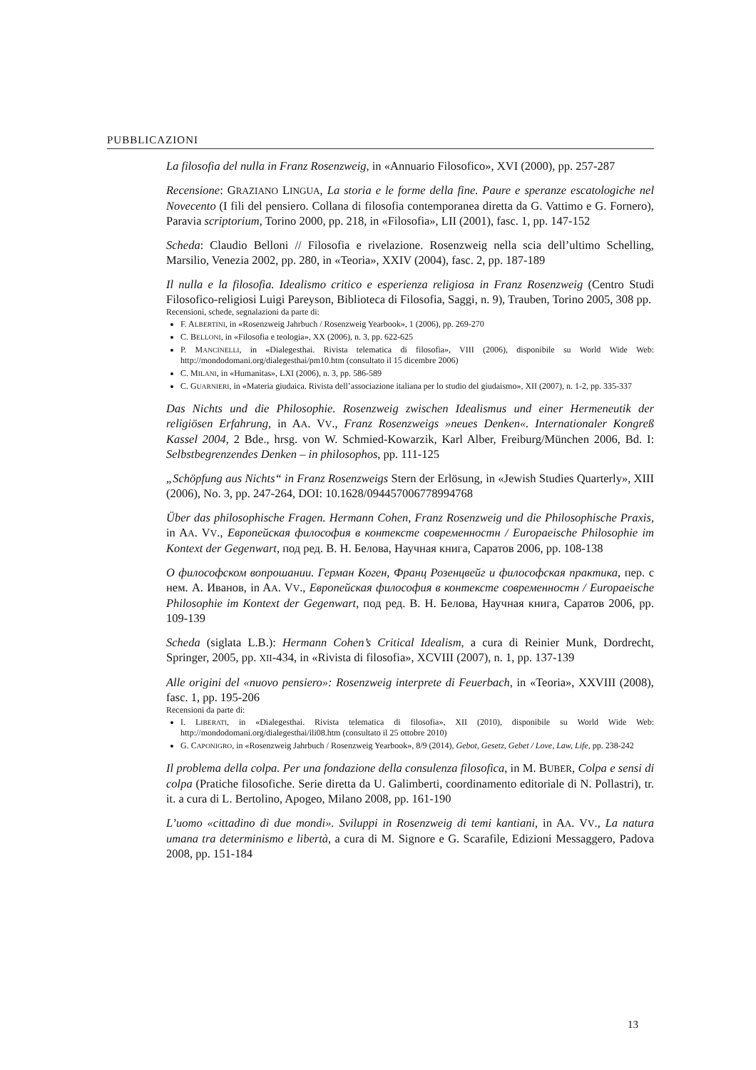PUBBLICAZIONI
La filosofia del nulla in Franz Rosenzweig, in «Annuario Filosofico», XVI (2000), pp. 257-287
Recensione: GRAZIANO LINGUA, La storia e le forme della fine. Paure e speranze escatologiche nel Novecento (I fili del pensiero. Collana di filosofia contemporanea diretta da G. Vattimo e G. Fornero), Paravia scriptorium, Torino 2000, pp. 218, in «Filosofia», LII (2001), fasc. 1, pp. 147-152
Scheda: Claudio Belloni // Filosofia e rivelazione. Rosenzweig nella scia dell’ultimo Schelling, Marsilio, Venezia 2002, pp. 280, in «Teoria», XXIV (2004), fasc. 2, pp. 187-189
Il nulla e la filosofia. Idealismo critico e esperienza religiosa in Franz Rosenzweig (Centro Studi Filosofico-religiosi Luigi Pareyson, Biblioteca di Filosofia, Saggi, n. 9), Trauben, Torino 2005, 308 pp.
Recensioni, schede, segnalazioni da parte di:
F. ALBERTINI, in «Rosenzweig Jahrbuch / Rosenzweig Yearbook», 1 (2006), pp. 269-270
C. BELLONI, in «Filosofia e teologia», XX (2006), n. 3, pp. 622-625
P. MANCINELLI, in «Dialegesthai. Rivista telematica di filosofia», VIII (2006), disponibile su World Wide Web: http://mondodomani.org/dialegesthai/pm10.htm (consultato il 15 dicembre 2006)
C. MILANI, in «Humanitas», LXI (2006), n. 3, pp. 586-589
C. GUARNIERI, in «Materia giudaica. Rivista dell’associazione italiana per lo studio del giudaismo», XII (2007), n. 1-2, pp. 335-337
Das Nichts und die Philosophie. Rosenzweig zwischen Idealismus und einer Hermeneutik der religiösen Erfahrung, in AA. VV., Franz Rosenzweigs »neues Denken«. Internationaler Kongreß Kassel 2004, 2 Bde., hrsg. von W. Schmied-Kowarzik, Karl Alber, Freiburg/München 2006, Bd. I: Selbstbegrenzendes Denken – in philosophos, pp. 111-125
„Schöpfung aus Nichts“ in Franz Rosenzweigs Stern der Erlösung, in «Jewish Studies Quarterly», XIII (2006), No. 3, pp. 247-264, DOI: 10.1628/094457006778994768
Über das philosophische Fragen. Hermann Cohen, Franz Rosenzweig und die Philosophische Praxis, in AA. VV., Европейская философия в контексте современностн / Europaeische Philosophie im Kontext der Gegenwart, под ред. В. Н. Белова, Научная книга, Саратов 2006, pp. 108-138
О философском вопрошании. Герман Коген, Франц Розенцвейг и философская практика, пер. с нем. А. Иванов, in AA. VV., Европейская философия в контексте современностн / Europaeische Philosophie im Kontext der Gegenwart, под ред. В. Н. Белова, Научная книга, Саратов 2006, pp. 109-139
Scheda (siglata L.B.): Hermann Cohen’s Critical Idealism, a cura di Reinier Munk, Dordrecht, Springer, 2005, pp. XII-434, in «Rivista di filosofia», XCVIII (2007), n. 1, pp. 137-139
Alle origini del «nuovo pensiero»: Rosenzweig interprete di Feuerbach, in «Teoria», XXVIII (2008), fasc. 1, pp. 195-206
Recensioni da parte di:
I. LIBERATI, in «Dialegesthai. Rivista telematica di filosofia», XII (2010), disponibile su World Wide Web: http://mondodomani.org/dialegesthai/ili08.htm (consultato il 25 ottobre 2010)
G. CAPONIGRO, in «Rosenzweig Jahrbuch / Rosenzweig Yearbook», 8/9 (2014), Gebot, Gesetz, Gebet / Love, Law, Life, pp. 238-242
Il problema della colpa. Per una fondazione della consulenza filosofica, in M. BUBER, Colpa e sensi di colpa (Pratiche filosofiche. Serie diretta da U. Galimberti, coordinamento editoriale di N. Pollastri), tr. it. a cura di L. Bertolino, Apogeo, Milano 2008, pp. 161-190
L’uomo «cittadino di due mondi». Sviluppi in Rosenzweig di temi kantiani, in AA. VV., La natura umana tra determinismo e libertà, a cura di M. Signore e G. Scarafile, Edizioni Messaggero, Padova 2008, pp. 151-184
13